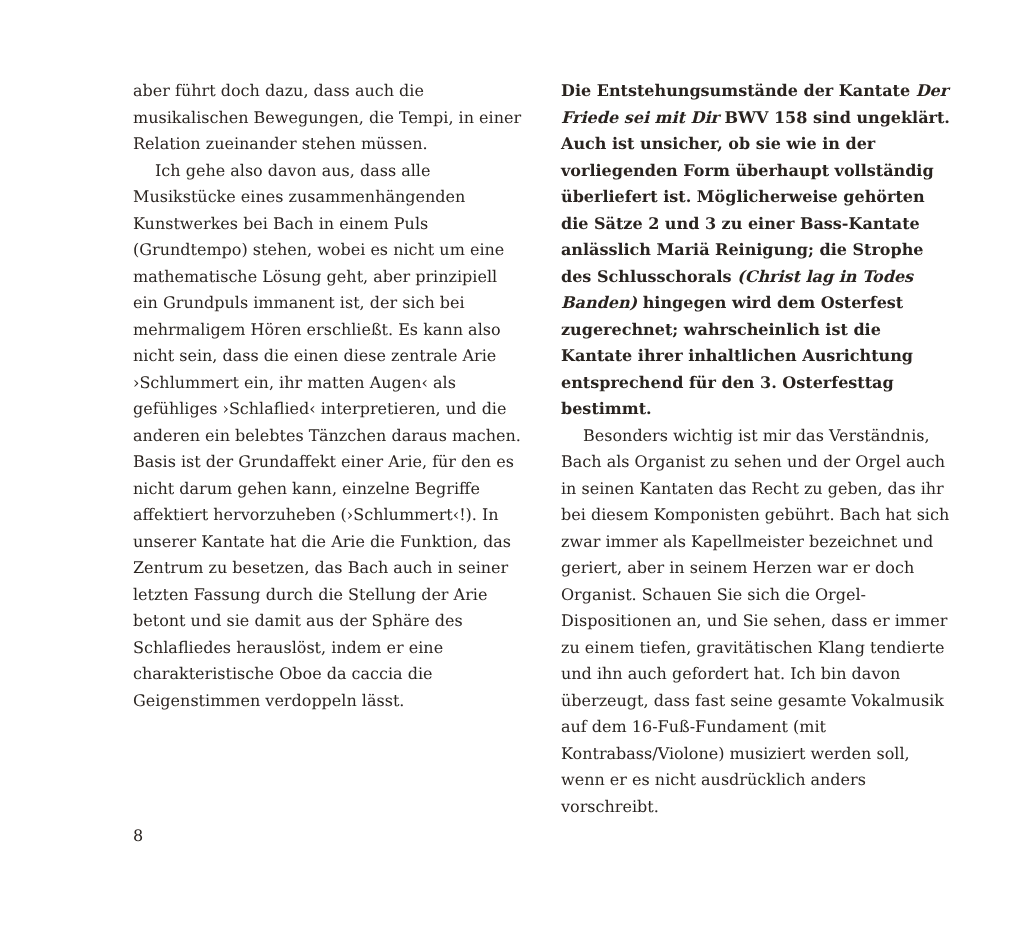aber führt doch dazu, dass auch die musikalischen Bewegungen, die Tempi, in einer Relation zueinander stehen müssen.
Ich gehe also davon aus, dass alle Musikstücke eines zusammenhängenden Kunstwerkes bei Bach in einem Puls (Grundtempo) stehen, wobei es nicht um eine mathematische Lösung geht, aber prinzipiell ein Grundpuls immanent ist, der sich bei mehrmaligem Hören erschließt. Es kann also nicht sein, dass die einen diese zentrale Arie ›Schlummert ein, ihr matten Augen‹ als gefühliges ›Schlaflied‹ interpretieren, und die anderen ein belebtes Tänzchen daraus machen. Basis ist der Grundaffekt einer Arie, für den es nicht darum gehen kann, einzelne Begriffe affektiert hervorzuheben (›Schlummert‹!). In unserer Kantate hat die Arie die Funktion, das Zentrum zu besetzen, das Bach auch in seiner letzten Fassung durch die Stellung der Arie betont und sie damit aus der Sphäre des Schlafliedes herauslöst, indem er eine charakteristische Oboe da caccia die Geigenstimmen verdoppeln lässt.
Die Entstehungsumstände der Kantate Der Friede sei mit Dir BWV 158 sind ungeklärt. Auch ist unsicher, ob sie wie in der vorliegenden Form überhaupt vollständig überliefert ist. Möglicherweise gehörten die Sätze 2 und 3 zu einer Bass-Kantate anlässlich Mariä Reinigung; die Strophe des Schlusschorals (Christ lag in Todes Banden) hingegen wird dem Osterfest zugerechnet; wahrscheinlich ist die Kantate ihrer inhaltlichen Ausrichtung entsprechend für den 3. Osterfesttag bestimmt.
Besonders wichtig ist mir das Verständnis, Bach als Organist zu sehen und der Orgel auch in seinen Kantaten das Recht zu geben, das ihr bei diesem Komponisten gebührt. Bach hat sich zwar immer als Kapellmeister bezeichnet und geriert, aber in seinem Herzen war er doch Organist. Schauen Sie sich die Orgel-Dispositionen an, und Sie sehen, dass er immer zu einem tiefen, gravitätischen Klang tendierte und ihn auch gefordert hat. Ich bin davon überzeugt, dass fast seine gesamte Vokalmusik auf dem 16-Fuß-Fundament (mit Kontrabass/Violone) musiziert werden soll, wenn er es nicht ausdrücklich anders vorschreibt.
8